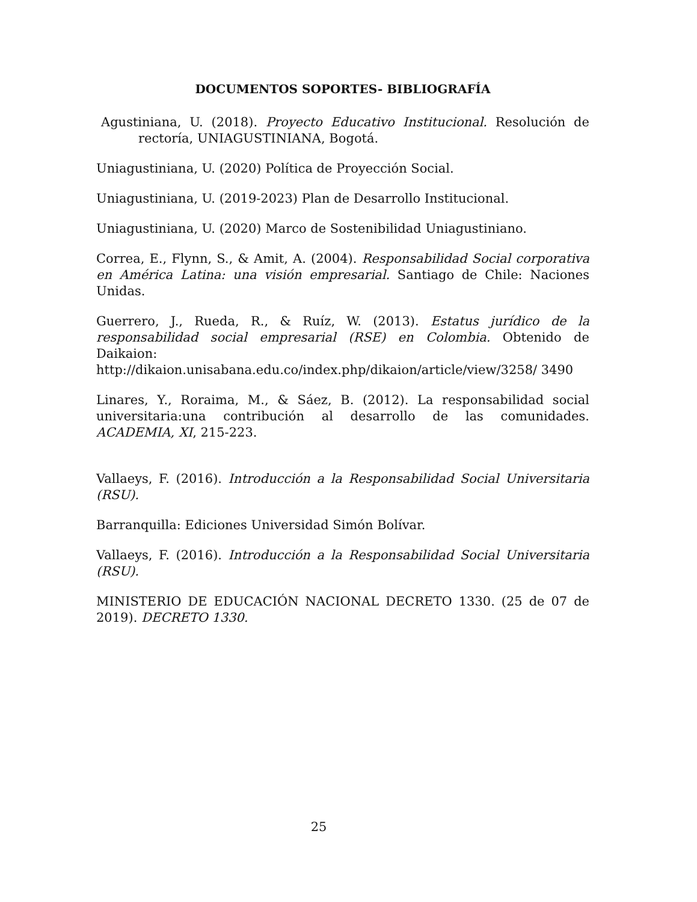DOCUMENTOS SOPORTES- BIBLIOGRAFÍA
Agustiniana, U. (2018). Proyecto Educativo Institucional. Resolución de rectoría, UNIAGUSTINIANA, Bogotá.
Uniagustiniana, U. (2020) Política de Proyección Social.
Uniagustiniana, U. (2019-2023) Plan de Desarrollo Institucional.
Uniagustiniana, U. (2020) Marco de Sostenibilidad Uniagustiniano.
Correa, E., Flynn, S., & Amit, A. (2004). Responsabilidad Social corporativa en América Latina: una visión empresarial. Santiago de Chile: Naciones Unidas.
Guerrero, J., Rueda, R., & Ruíz, W. (2013). Estatus jurídico de la responsabilidad social empresarial (RSE) en Colombia. Obtenido de Daikaion:
http://dikaion.unisabana.edu.co/index.php/dikaion/article/view/3258/ 3490
Linares, Y., Roraima, M., & Sáez, B. (2012). La responsabilidad social universitaria:una contribución al desarrollo de las comunidades. ACADEMIA, XI, 215-223.
Vallaeys, F. (2016). Introducción a la Responsabilidad Social Universitaria (RSU).
Barranquilla: Ediciones Universidad Simón Bolívar.
Vallaeys, F. (2016). Introducción a la Responsabilidad Social Universitaria (RSU).
MINISTERIO DE EDUCACIÓN NACIONAL DECRETO 1330. (25 de 07 de 2019). DECRETO 1330.
25